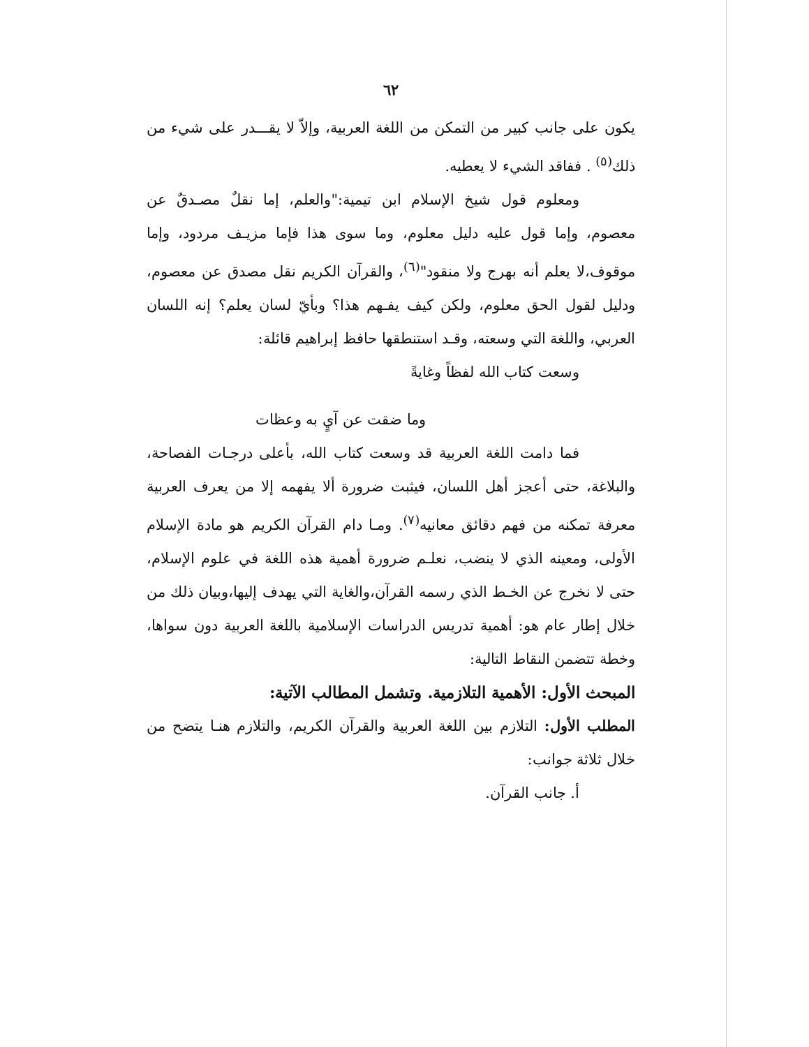٦٢
يكون على جانب كبير من التمكن من اللغة العربية، وإلاّ لا يقـــدر على شيء من ذلك<sup>(٥)</sup> . ففاقد الشيء لا يعطيه.
ومعلوم قول شيخ الإسلام ابن تيمية:"والعلم، إما نقلٌ مصـدقٌ عن معصوم، وإما قول عليه دليل معلوم، وما سوى هذا فإما مزيـف مردود، وإما موقوف،لا يعلم أنه بهرج ولا منقود"<sup>(٦)</sup>، والقرآن الكريم نقل مصدق عن معصوم، ودليل لقول الحق معلوم، ولكن كيف يفـهم هذا؟ وبأيّ لسان يعلم؟ إنه اللسان العربي، واللغة التي وسعته، وقـد استنطقها حافظ إبراهيم قائلة:
وسعت كتاب الله لفظاً وغايةً
وما ضقت عن آيٍ به وعظات
فما دامت اللغة العربية قد وسعت كتاب الله، بأعلى درجـات الفصاحة، والبلاغة، حتى أعجز أهل اللسان، فيثبت ضرورة ألا يفهمه إلا من يعرف العربية معرفة تمكنه من فهم دقائق معانيه<sup>(٧)</sup>. ومـا دام القرآن الكريم هو مادة الإسلام الأولى، ومعينه الذي لا ينضب، نعلـم ضرورة أهمية هذه اللغة في علوم الإسلام، حتى لا نخرج عن الخـط الذي رسمه القرآن،والغاية التي يهدف إليها،وبيان ذلك من خلال إطار عام هو: أهمية تدريس الدراسات الإسلامية باللغة العربية دون سواها، وخطة تتضمن النقاط التالية:
المبحث الأول: الأهمية التلازمية. وتشمل المطالب الآتية:
المطلب الأول: التلازم بين اللغة العربية والقرآن الكريم، والتلازم هنـا يتضح من خلال ثلاثة جوانب:
أ. جانب القرآن.